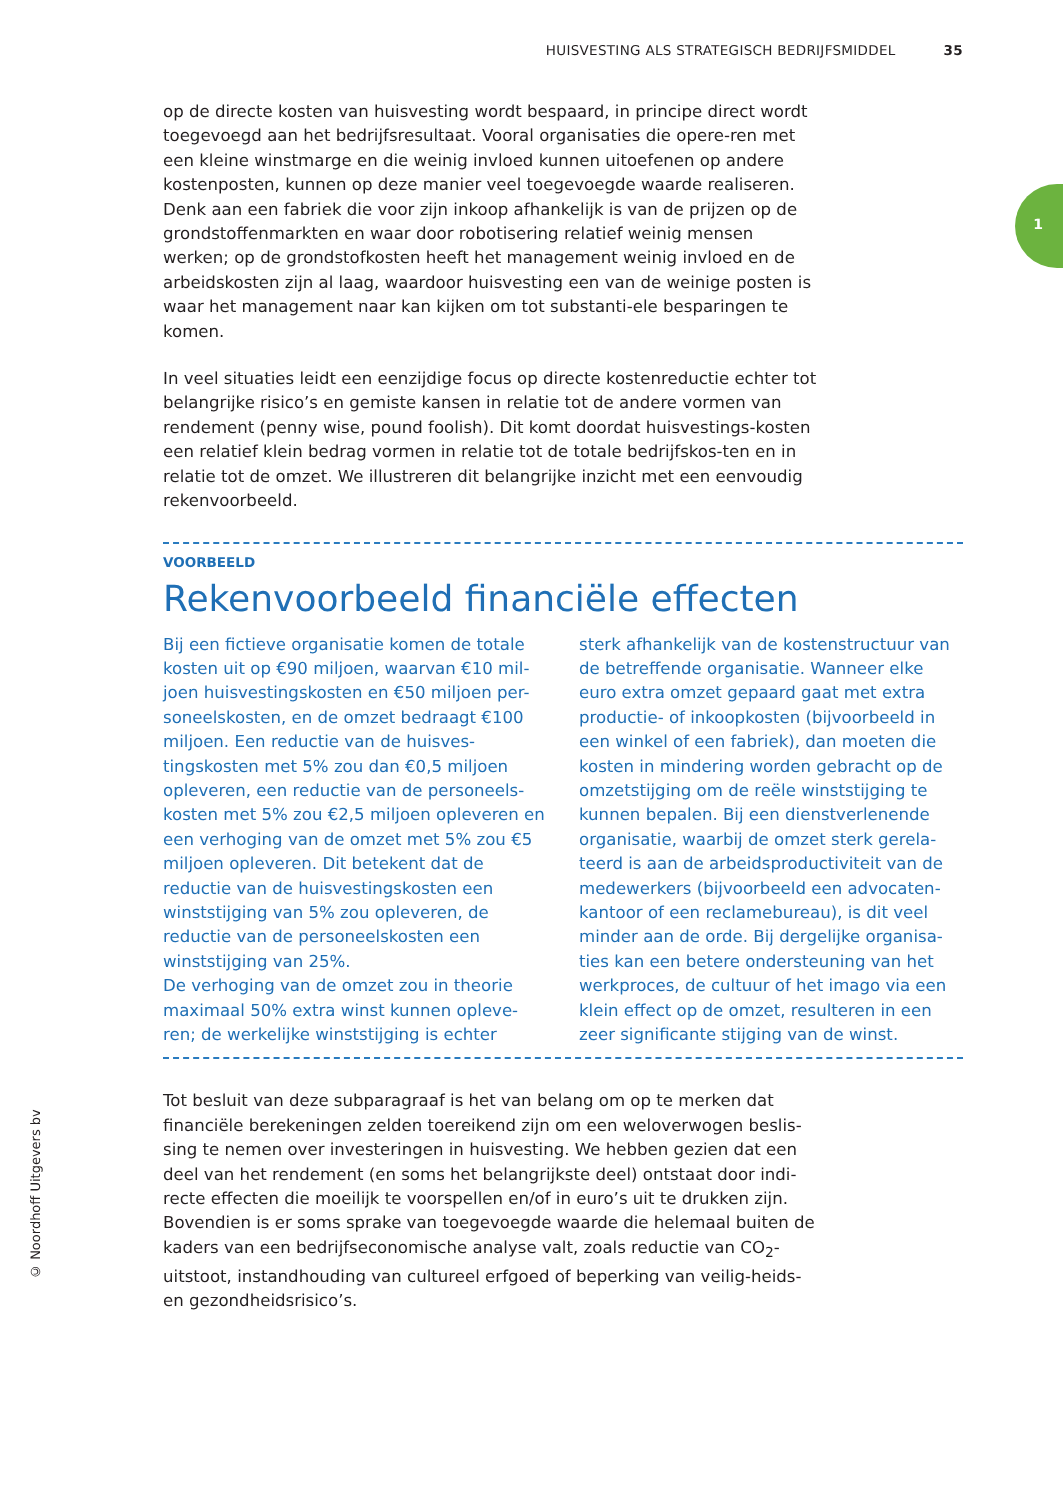HUISVESTING ALS STRATEGISCH BEDRIJFSMIDDEL 35
1
op de directe kosten van huisvesting wordt bespaard, in principe direct wordt toegevoegd aan het bedrijfsresultaat. Vooral organisaties die opere-ren met een kleine winstmarge en die weinig invloed kunnen uitoefenen op andere kostenposten, kunnen op deze manier veel toegevoegde waarde realiseren. Denk aan een fabriek die voor zijn inkoop afhankelijk is van de prijzen op de grondstoffenmarkten en waar door robotisering relatief weinig mensen werken; op de grondstofkosten heeft het management weinig invloed en de arbeidskosten zijn al laag, waardoor huisvesting een van de weinige posten is waar het management naar kan kijken om tot substanti-ele besparingen te komen.
In veel situaties leidt een eenzijdige focus op directe kostenreductie echter tot belangrijke risico’s en gemiste kansen in relatie tot de andere vormen van rendement (penny wise, pound foolish). Dit komt doordat huisvestings-kosten een relatief klein bedrag vormen in relatie tot de totale bedrijfskos-ten en in relatie tot de omzet. We illustreren dit belangrijke inzicht met een eenvoudig rekenvoorbeeld.
VOORBEELD
Rekenvoorbeeld financiële effecten
Bij een fictieve organisatie komen de totale kosten uit op €90 miljoen, waarvan €10 mil-joen huisvestingskosten en €50 miljoen per-soneelskosten, en de omzet bedraagt €100 miljoen. Een reductie van de huisves-tingskosten met 5% zou dan €0,5 miljoen opleveren, een reductie van de personeels-kosten met 5% zou €2,5 miljoen opleveren en een verhoging van de omzet met 5% zou €5 miljoen opleveren. Dit betekent dat de reductie van de huisvestingskosten een winststijging van 5% zou opleveren, de reductie van de personeelskosten een winststijging van 25%.
De verhoging van de omzet zou in theorie maximaal 50% extra winst kunnen opleve-ren; de werkelijke winststijging is echter
sterk afhankelijk van de kostenstructuur van de betreffende organisatie. Wanneer elke euro extra omzet gepaard gaat met extra productie- of inkoopkosten (bijvoorbeeld in een winkel of een fabriek), dan moeten die kosten in mindering worden gebracht op de omzetstijging om de reële winststijging te kunnen bepalen. Bij een dienstverlenende organisatie, waarbij de omzet sterk gerela-teerd is aan de arbeidsproductiviteit van de medewerkers (bijvoorbeeld een advocaten-kantoor of een reclamebureau), is dit veel minder aan de orde. Bij dergelijke organisa-ties kan een betere ondersteuning van het werkproces, de cultuur of het imago via een klein effect op de omzet, resulteren in een zeer significante stijging van de winst.
Tot besluit van deze subparagraaf is het van belang om op te merken dat financiële berekeningen zelden toereikend zijn om een weloverwogen beslis-sing te nemen over investeringen in huisvesting. We hebben gezien dat een deel van het rendement (en soms het belangrijkste deel) ontstaat door indi-recte effecten die moeilijk te voorspellen en/of in euro’s uit te drukken zijn. Bovendien is er soms sprake van toegevoegde waarde die helemaal buiten de kaders van een bedrijfseconomische analyse valt, zoals reductie van CO<sub>2</sub>-uitstoot, instandhouding van cultureel erfgoed of beperking van veilig-heids- en gezondheidsrisico’s.
© Noordhoff Uitgevers bv